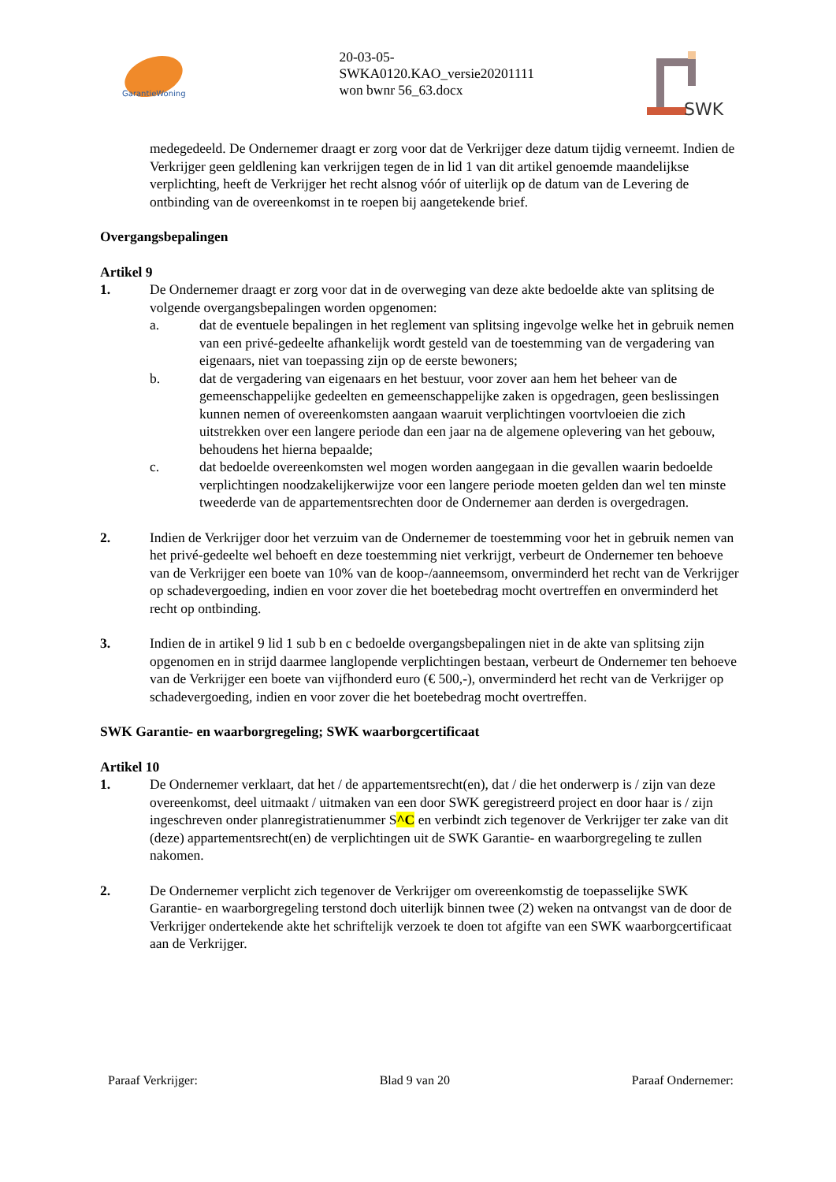GarantieWoning
20-03-05-
SWKA0120.KAO_versie20201111
won bwnr 56_63.docx
SWK
medegedeeld. De Ondernemer draagt er zorg voor dat de Verkrijger deze datum tijdig verneemt. Indien de Verkrijger geen geldlening kan verkrijgen tegen de in lid 1 van dit artikel genoemde maandelijkse verplichting, heeft de Verkrijger het recht alsnog vóór of uiterlijk op de datum van de Levering de ontbinding van de overeenkomst in te roepen bij aangetekende brief.
Overgangsbepalingen
Artikel 9
1. De Ondernemer draagt er zorg voor dat in de overweging van deze akte bedoelde akte van splitsing de volgende overgangsbepalingen worden opgenomen:
a. dat de eventuele bepalingen in het reglement van splitsing ingevolge welke het in gebruik nemen van een privé-gedeelte afhankelijk wordt gesteld van de toestemming van de vergadering van eigenaars, niet van toepassing zijn op de eerste bewoners;
b. dat de vergadering van eigenaars en het bestuur, voor zover aan hem het beheer van de gemeenschappelijke gedeelten en gemeenschappelijke zaken is opgedragen, geen beslissingen kunnen nemen of overeenkomsten aangaan waaruit verplichtingen voortvloeien die zich uitstrekken over een langere periode dan een jaar na de algemene oplevering van het gebouw, behoudens het hierna bepaalde;
c. dat bedoelde overeenkomsten wel mogen worden aangegaan in die gevallen waarin bedoelde verplichtingen noodzakelijkerwijze voor een langere periode moeten gelden dan wel ten minste tweederde van de appartementsrechten door de Ondernemer aan derden is overgedragen.
2. Indien de Verkrijger door het verzuim van de Ondernemer de toestemming voor het in gebruik nemen van het privé-gedeelte wel behoeft en deze toestemming niet verkrijgt, verbeurt de Ondernemer ten behoeve van de Verkrijger een boete van 10% van de koop-/aanneemsom, onverminderd het recht van de Verkrijger op schadevergoeding, indien en voor zover die het boetebedrag mocht overtreffen en onverminderd het recht op ontbinding.
3. Indien de in artikel 9 lid 1 sub b en c bedoelde overgangsbepalingen niet in de akte van splitsing zijn opgenomen en in strijd daarmee langlopende verplichtingen bestaan, verbeurt de Ondernemer ten behoeve van de Verkrijger een boete van vijfhonderd euro (€ 500,-), onverminderd het recht van de Verkrijger op schadevergoeding, indien en voor zover die het boetebedrag mocht overtreffen.
SWK Garantie- en waarborgregeling; SWK waarborgcertificaat
Artikel 10
1. De Ondernemer verklaart, dat het / de appartementsrecht(en), dat / die het onderwerp is / zijn van deze overeenkomst, deel uitmaakt / uitmaken van een door SWK geregistreerd project en door haar is / zijn ingeschreven onder planregistratienummer S^C en verbindt zich tegenover de Verkrijger ter zake van dit (deze) appartementsrecht(en) de verplichtingen uit de SWK Garantie- en waarborgregeling te zullen nakomen.
2. De Ondernemer verplicht zich tegenover de Verkrijger om overeenkomstig de toepasselijke SWK Garantie- en waarborgregeling terstond doch uiterlijk binnen twee (2) weken na ontvangst van de door de Verkrijger ondertekende akte het schriftelijk verzoek te doen tot afgifte van een SWK waarborgcertificaat aan de Verkrijger.
Paraaf Verkrijger: Blad 9 van 20 Paraaf Ondernemer: